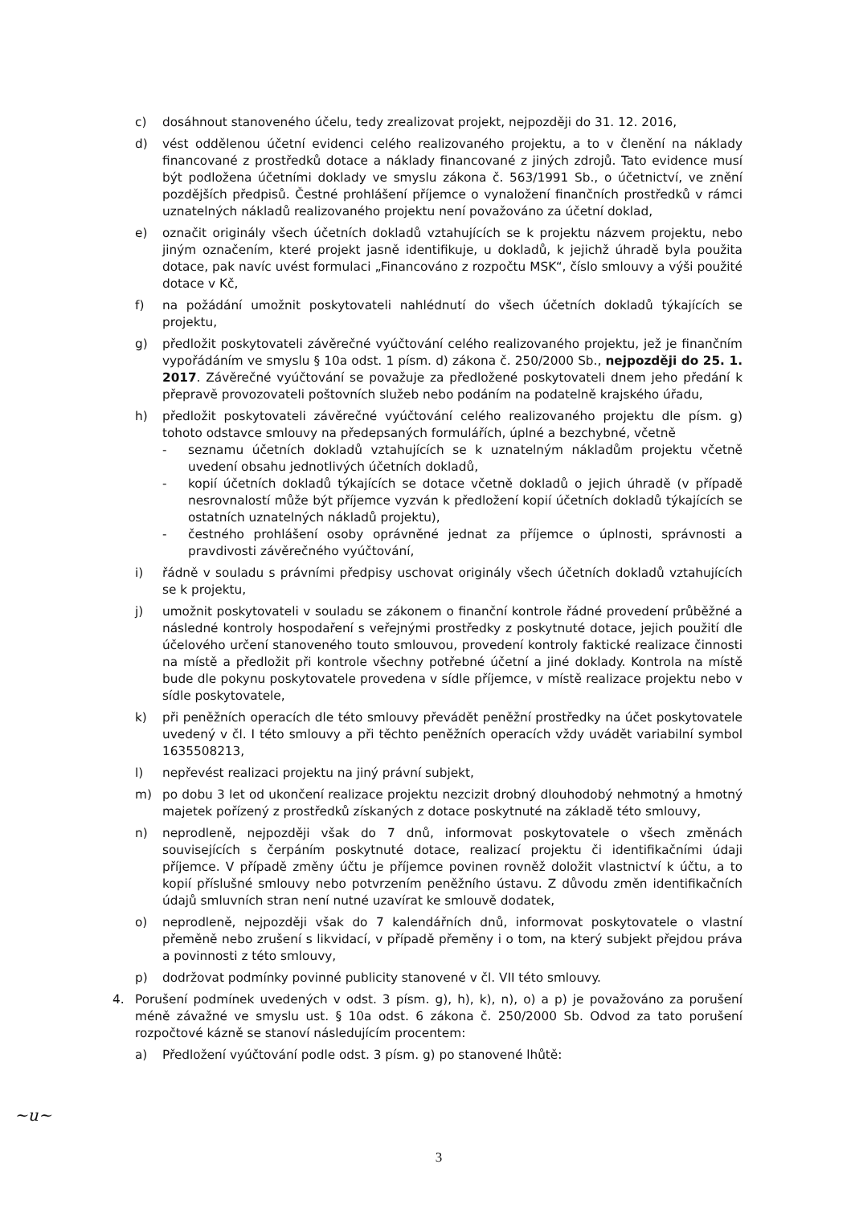c) dosáhnout stanoveného účelu, tedy zrealizovat projekt, nejpozději do 31. 12. 2016,
d) vést oddělenou účetní evidenci celého realizovaného projektu, a to v členění na náklady financované z prostředků dotace a náklady financované z jiných zdrojů. Tato evidence musí být podložena účetními doklady ve smyslu zákona č. 563/1991 Sb., o účetnictví, ve znění pozdějších předpisů. Čestné prohlášení příjemce o vynaložení finančních prostředků v rámci uznatelných nákladů realizovaného projektu není považováno za účetní doklad,
e) označit originály všech účetních dokladů vztahujících se k projektu názvem projektu, nebo jiným označením, které projekt jasně identifikuje, u dokladů, k jejichž úhradě byla použita dotace, pak navíc uvést formulaci „Financováno z rozpočtu MSK“, číslo smlouvy a výši použité dotace v Kč,
f) na požádání umožnit poskytovateli nahlédnutí do všech účetních dokladů týkajících se projektu,
g) předložit poskytovateli závěrečné vyúčtování celého realizovaného projektu, jež je finančním vypořádáním ve smyslu § 10a odst. 1 písm. d) zákona č. 250/2000 Sb., nejpozději do 25. 1. 2017. Závěrečné vyúčtování se považuje za předložené poskytovateli dnem jeho předání k přepravě provozovateli poštovních služeb nebo podáním na podatelně krajského úřadu,
h) předložit poskytovateli závěrečné vyúčtování celého realizovaného projektu dle písm. g) tohoto odstavce smlouvy na předepsaných formulářích, úplné a bezchybné, včetně
- seznamu účetních dokladů vztahujících se k uznatelným nákladům projektu včetně uvedení obsahu jednotlivých účetních dokladů,
- kopií účetních dokladů týkajících se dotace včetně dokladů o jejich úhradě (v případě nesrovnalostí může být příjemce vyzván k předložení kopií účetních dokladů týkajících se ostatních uznatelných nákladů projektu),
- čestného prohlášení osoby oprávněné jednat za příjemce o úplnosti, správnosti a pravdivosti závěrečného vyúčtování,
i) řádně v souladu s právními předpisy uschovat originály všech účetních dokladů vztahujících se k projektu,
j) umožnit poskytovateli v souladu se zákonem o finanční kontrole řádné provedení průběžné a následné kontroly hospodaření s veřejnými prostředky z poskytnuté dotace, jejich použití dle účelového určení stanoveného touto smlouvou, provedení kontroly faktické realizace činnosti na místě a předložit při kontrole všechny potřebné účetní a jiné doklady. Kontrola na místě bude dle pokynu poskytovatele provedena v sídle příjemce, v místě realizace projektu nebo v sídle poskytovatele,
k) při peněžních operacích dle této smlouvy převádět peněžní prostředky na účet poskytovatele uvedený v čl. I této smlouvy a při těchto peněžních operacích vždy uvádět variabilní symbol 1635508213,
l) nepřevést realizaci projektu na jiný právní subjekt,
m) po dobu 3 let od ukončení realizace projektu nezcizit drobný dlouhodobý nehmotný a hmotný majetek pořízený z prostředků získaných z dotace poskytnuté na základě této smlouvy,
n) neprodleně, nejpozději však do 7 dnů, informovat poskytovatele o všech změnách souvisejících s čerpáním poskytnuté dotace, realizací projektu či identifikačními údaji příjemce. V případě změny účtu je příjemce povinen rovněž doložit vlastnictví k účtu, a to kopií příslušné smlouvy nebo potvrzením peněžního ústavu. Z důvodu změn identifikačních údajů smluvních stran není nutné uzavírat ke smlouvě dodatek,
o) neprodleně, nejpozději však do 7 kalendářních dnů, informovat poskytovatele o vlastní přeměně nebo zrušení s likvidací, v případě přeměny i o tom, na který subjekt přejdou práva a povinnosti z této smlouvy,
p) dodržovat podmínky povinné publicity stanovené v čl. VII této smlouvy.
4. Porušení podmínek uvedených v odst. 3 písm. g), h), k), n), o) a p) je považováno za porušení méně závažné ve smyslu ust. § 10a odst. 6 zákona č. 250/2000 Sb. Odvod za tato porušení rozpočtové kázně se stanoví následujícím procentem:
a) Předložení vyúčtování podle odst. 3 písm. g) po stanovené lhůtě:
3
~u~